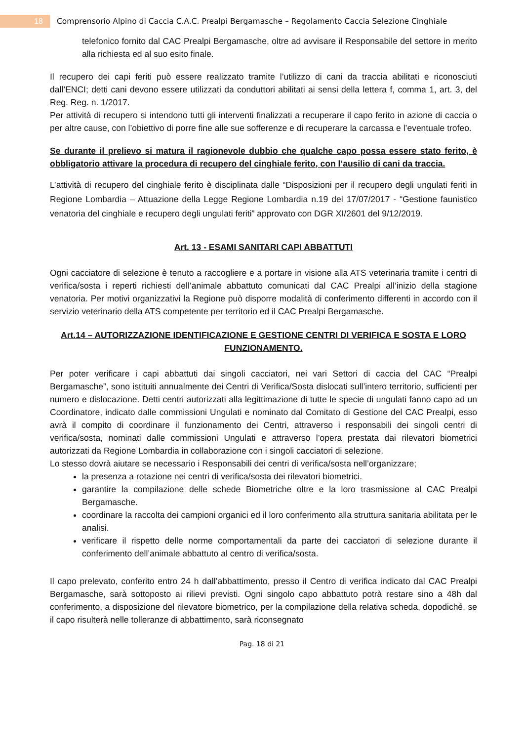18
Comprensorio Alpino di Caccia C.A.C. Prealpi Bergamasche – Regolamento Caccia Selezione Cinghiale
telefonico fornito dal CAC Prealpi Bergamasche, oltre ad avvisare il Responsabile del settore in merito alla richiesta ed al suo esito finale.
Il recupero dei capi feriti può essere realizzato tramite l’utilizzo di cani da traccia abilitati e riconosciuti dall’ENCI; detti cani devono essere utilizzati da conduttori abilitati ai sensi della lettera f, comma 1, art. 3, del Reg. Reg. n. 1/2017.
Per attività di recupero si intendono tutti gli interventi finalizzati a recuperare il capo ferito in azione di caccia o per altre cause, con l’obiettivo di porre fine alle sue sofferenze e di recuperare la carcassa e l’eventuale trofeo.
Se durante il prelievo si matura il ragionevole dubbio che qualche capo possa essere stato ferito, è obbligatorio attivare la procedura di recupero del cinghiale ferito, con l’ausilio di cani da traccia.
L’attività di recupero del cinghiale ferito è disciplinata dalle “Disposizioni per il recupero degli ungulati feriti in Regione Lombardia – Attuazione della Legge Regione Lombardia n.19 del 17/07/2017 - “Gestione faunistico venatoria del cinghiale e recupero degli ungulati feriti” approvato con DGR XI/2601 del 9/12/2019.
Art. 13 - ESAMI SANITARI CAPI ABBATTUTI
Ogni cacciatore di selezione è tenuto a raccogliere e a portare in visione alla ATS veterinaria tramite i centri di verifica/sosta i reperti richiesti dell’animale abbattuto comunicati dal CAC Prealpi all’inizio della stagione venatoria. Per motivi organizzativi la Regione può disporre modalità di conferimento differenti in accordo con il servizio veterinario della ATS competente per territorio ed il CAC Prealpi Bergamasche.
Art.14 – AUTORIZZAZIONE IDENTIFICAZIONE E GESTIONE CENTRI DI VERIFICA E SOSTA E LORO FUNZIONAMENTO.
Per poter verificare i capi abbattuti dai singoli cacciatori, nei vari Settori di caccia del CAC “Prealpi Bergamasche”, sono istituiti annualmente dei Centri di Verifica/Sosta dislocati sull’intero territorio, sufficienti per numero e dislocazione. Detti centri autorizzati alla legittimazione di tutte le specie di ungulati fanno capo ad un Coordinatore, indicato dalle commissioni Ungulati e nominato dal Comitato di Gestione del CAC Prealpi, esso avrà il compito di coordinare il funzionamento dei Centri, attraverso i responsabili dei singoli centri di verifica/sosta, nominati dalle commissioni Ungulati e attraverso l’opera prestata dai rilevatori biometrici autorizzati da Regione Lombardia in collaborazione con i singoli cacciatori di selezione.
Lo stesso dovrà aiutare se necessario i Responsabili dei centri di verifica/sosta nell’organizzare;
la presenza a rotazione nei centri di verifica/sosta dei rilevatori biometrici.
garantire la compilazione delle schede Biometriche oltre e la loro trasmissione al CAC Prealpi Bergamasche.
coordinare la raccolta dei campioni organici ed il loro conferimento alla struttura sanitaria abilitata per le analisi.
verificare il rispetto delle norme comportamentali da parte dei cacciatori di selezione durante il conferimento dell’animale abbattuto al centro di verifica/sosta.
Il capo prelevato, conferito entro 24 h dall’abbattimento, presso il Centro di verifica indicato dal CAC Prealpi Bergamasche, sarà sottoposto ai rilievi previsti. Ogni singolo capo abbattuto potrà restare sino a 48h dal conferimento, a disposizione del rilevatore biometrico, per la compilazione della relativa scheda, dopodiché, se il capo risulterà nelle tolleranze di abbattimento, sarà riconsegnato
Pag. 18 di 21